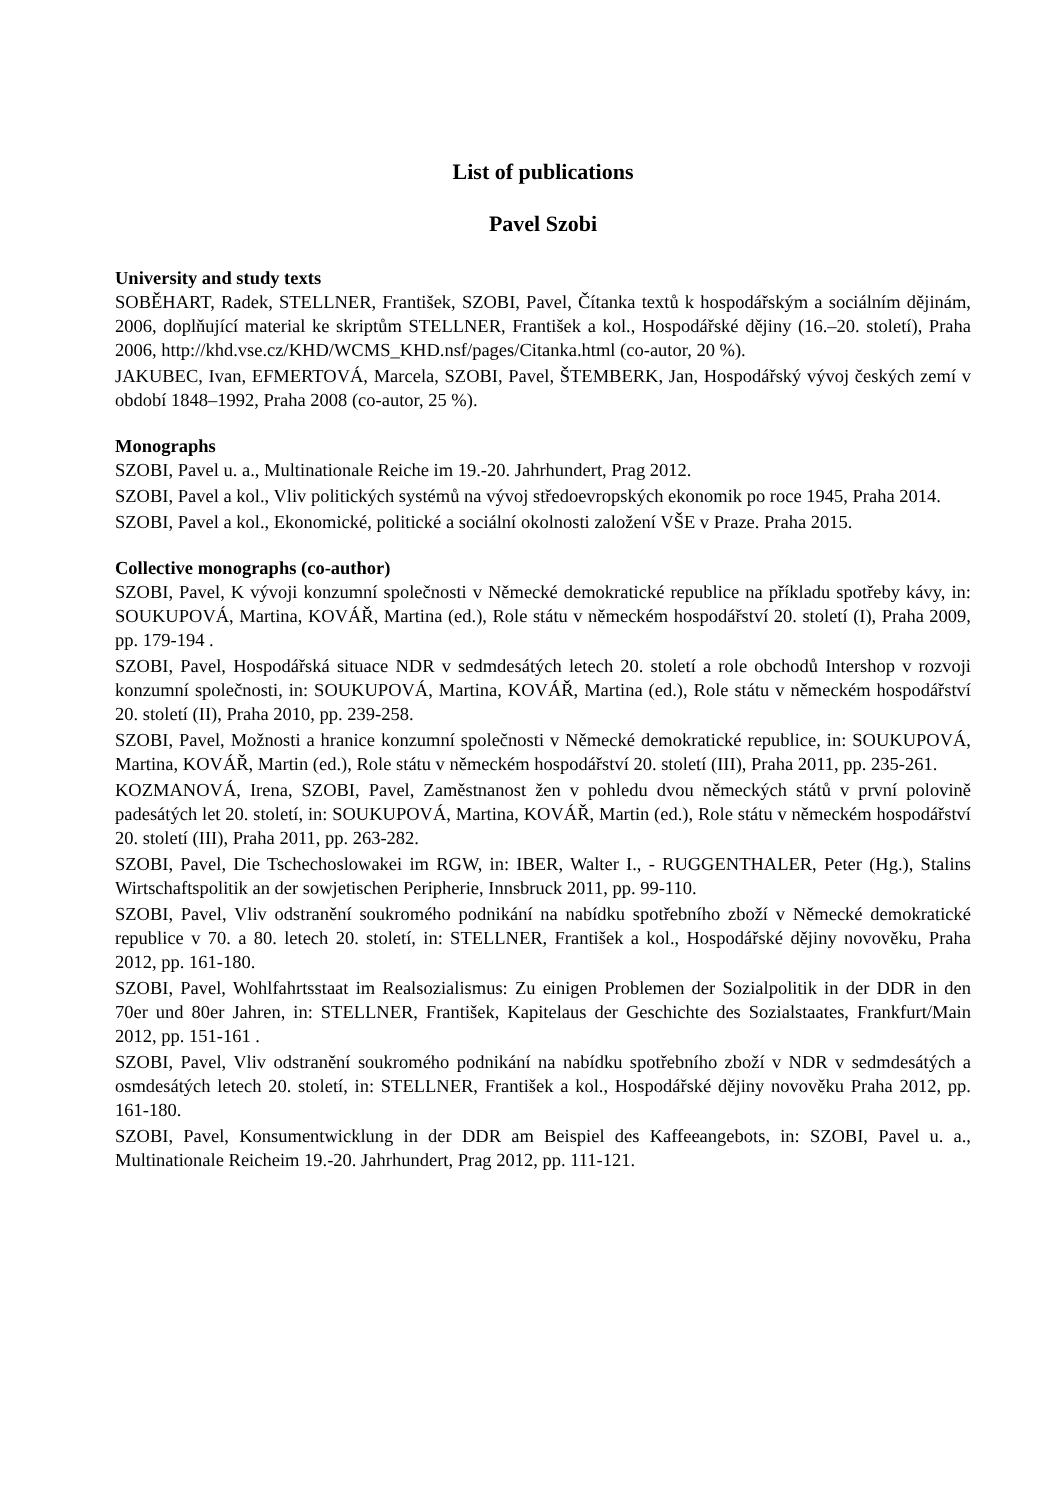List of publications
Pavel Szobi
University and study texts
SOBĚHART, Radek, STELLNER, František, SZOBI, Pavel, Čítanka textů k hospodářským a sociálním dějinám, 2006, doplňující material ke skriptům STELLNER, František a kol., Hospodářské dějiny (16.–20. století), Praha 2006, http://khd.vse.cz/KHD/WCMS_KHD.nsf/pages/Citanka.html (co-autor, 20 %).
JAKUBEC, Ivan, EFMERTOVÁ, Marcela, SZOBI, Pavel, ŠTEMBERK, Jan, Hospodářský vývoj českých zemí v období 1848–1992, Praha 2008 (co-autor, 25 %).
Monographs
SZOBI, Pavel u. a., Multinationale Reiche im 19.-20. Jahrhundert, Prag 2012.
SZOBI, Pavel a kol., Vliv politických systémů na vývoj středoevropských ekonomik po roce 1945, Praha 2014.
SZOBI, Pavel a kol., Ekonomické, politické a sociální okolnosti založení VŠE v Praze. Praha 2015.
Collective monographs (co-author)
SZOBI, Pavel, K vývoji konzumní společnosti v Německé demokratické republice na příkladu spotřeby kávy, in: SOUKUPOVÁ, Martina, KOVÁŘ, Martina (ed.), Role státu v německém hospodářství 20. století (I), Praha 2009, pp. 179-194 .
SZOBI, Pavel, Hospodářská situace NDR v sedmdesátých letech 20. století a role obchodů Intershop v rozvoji konzumní společnosti, in: SOUKUPOVÁ, Martina, KOVÁŘ, Martina (ed.), Role státu v německém hospodářství 20. století (II), Praha 2010, pp. 239-258.
SZOBI, Pavel, Možnosti a hranice konzumní společnosti v Německé demokratické republice, in: SOUKUPOVÁ, Martina, KOVÁŘ, Martin (ed.), Role státu v německém hospodářství 20. století (III), Praha 2011, pp. 235-261.
KOZMANOVÁ, Irena, SZOBI, Pavel, Zaměstnanost žen v pohledu dvou německých států v první polovině padesátých let 20. století, in: SOUKUPOVÁ, Martina, KOVÁŘ, Martin (ed.), Role státu v německém hospodářství 20. století (III), Praha 2011, pp. 263-282.
SZOBI, Pavel, Die Tschechoslowakei im RGW, in: IBER, Walter I., - RUGGENTHALER, Peter (Hg.), Stalins Wirtschaftspolitik an der sowjetischen Peripherie, Innsbruck 2011, pp. 99-110.
SZOBI, Pavel, Vliv odstranění soukromého podnikání na nabídku spotřebního zboží v Německé demokratické republice v 70. a 80. letech 20. století, in: STELLNER, František a kol., Hospodářské dějiny novověku, Praha 2012, pp. 161-180.
SZOBI, Pavel, Wohlfahrtsstaat im Realsozialismus: Zu einigen Problemen der Sozialpolitik in der DDR in den 70er und 80er Jahren, in: STELLNER, František, Kapitelaus der Geschichte des Sozialstaates, Frankfurt/Main 2012, pp. 151-161 .
SZOBI, Pavel, Vliv odstranění soukromého podnikání na nabídku spotřebního zboží v NDR v sedmdesátých a osmdesátých letech 20. století, in: STELLNER, František a kol., Hospodářské dějiny novověku Praha 2012, pp. 161-180.
SZOBI, Pavel, Konsumentwicklung in der DDR am Beispiel des Kaffeeangebots, in: SZOBI, Pavel u. a., Multinationale Reicheim 19.-20. Jahrhundert, Prag 2012, pp. 111-121.